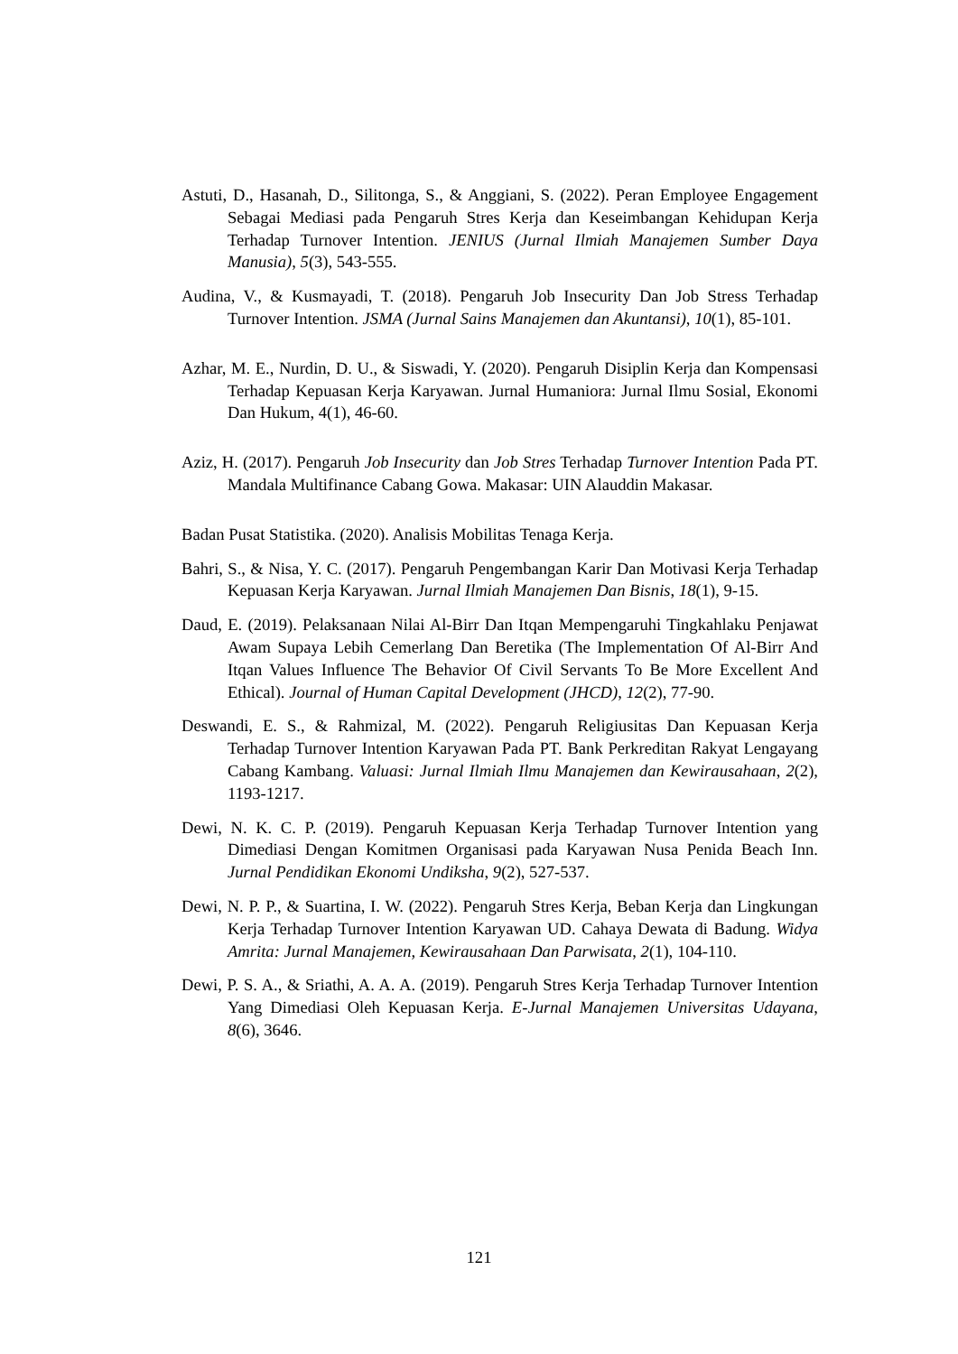Astuti, D., Hasanah, D., Silitonga, S., & Anggiani, S. (2022). Peran Employee Engagement Sebagai Mediasi pada Pengaruh Stres Kerja dan Keseimbangan Kehidupan Kerja Terhadap Turnover Intention. JENIUS (Jurnal Ilmiah Manajemen Sumber Daya Manusia), 5(3), 543-555.
Audina, V., & Kusmayadi, T. (2018). Pengaruh Job Insecurity Dan Job Stress Terhadap Turnover Intention. JSMA (Jurnal Sains Manajemen dan Akuntansi), 10(1), 85-101.
Azhar, M. E., Nurdin, D. U., & Siswadi, Y. (2020). Pengaruh Disiplin Kerja dan Kompensasi Terhadap Kepuasan Kerja Karyawan. Jurnal Humaniora: Jurnal Ilmu Sosial, Ekonomi Dan Hukum, 4(1), 46-60.
Aziz, H. (2017). Pengaruh Job Insecurity dan Job Stres Terhadap Turnover Intention Pada PT. Mandala Multifinance Cabang Gowa. Makasar: UIN Alauddin Makasar.
Badan Pusat Statistika. (2020). Analisis Mobilitas Tenaga Kerja.
Bahri, S., & Nisa, Y. C. (2017). Pengaruh Pengembangan Karir Dan Motivasi Kerja Terhadap Kepuasan Kerja Karyawan. Jurnal Ilmiah Manajemen Dan Bisnis, 18(1), 9-15.
Daud, E. (2019). Pelaksanaan Nilai Al-Birr Dan Itqan Mempengaruhi Tingkahlaku Penjawat Awam Supaya Lebih Cemerlang Dan Beretika (The Implementation Of Al-Birr And Itqan Values Influence The Behavior Of Civil Servants To Be More Excellent And Ethical). Journal of Human Capital Development (JHCD), 12(2), 77-90.
Deswandi, E. S., & Rahmizal, M. (2022). Pengaruh Religiusitas Dan Kepuasan Kerja Terhadap Turnover Intention Karyawan Pada PT. Bank Perkreditan Rakyat Lengayang Cabang Kambang. Valuasi: Jurnal Ilmiah Ilmu Manajemen dan Kewirausahaan, 2(2), 1193-1217.
Dewi, N. K. C. P. (2019). Pengaruh Kepuasan Kerja Terhadap Turnover Intention yang Dimediasi Dengan Komitmen Organisasi pada Karyawan Nusa Penida Beach Inn. Jurnal Pendidikan Ekonomi Undiksha, 9(2), 527-537.
Dewi, N. P. P., & Suartina, I. W. (2022). Pengaruh Stres Kerja, Beban Kerja dan Lingkungan Kerja Terhadap Turnover Intention Karyawan UD. Cahaya Dewata di Badung. Widya Amrita: Jurnal Manajemen, Kewirausahaan Dan Parwisata, 2(1), 104-110.
Dewi, P. S. A., & Sriathi, A. A. A. (2019). Pengaruh Stres Kerja Terhadap Turnover Intention Yang Dimediasi Oleh Kepuasan Kerja. E-Jurnal Manajemen Universitas Udayana, 8(6), 3646.
121